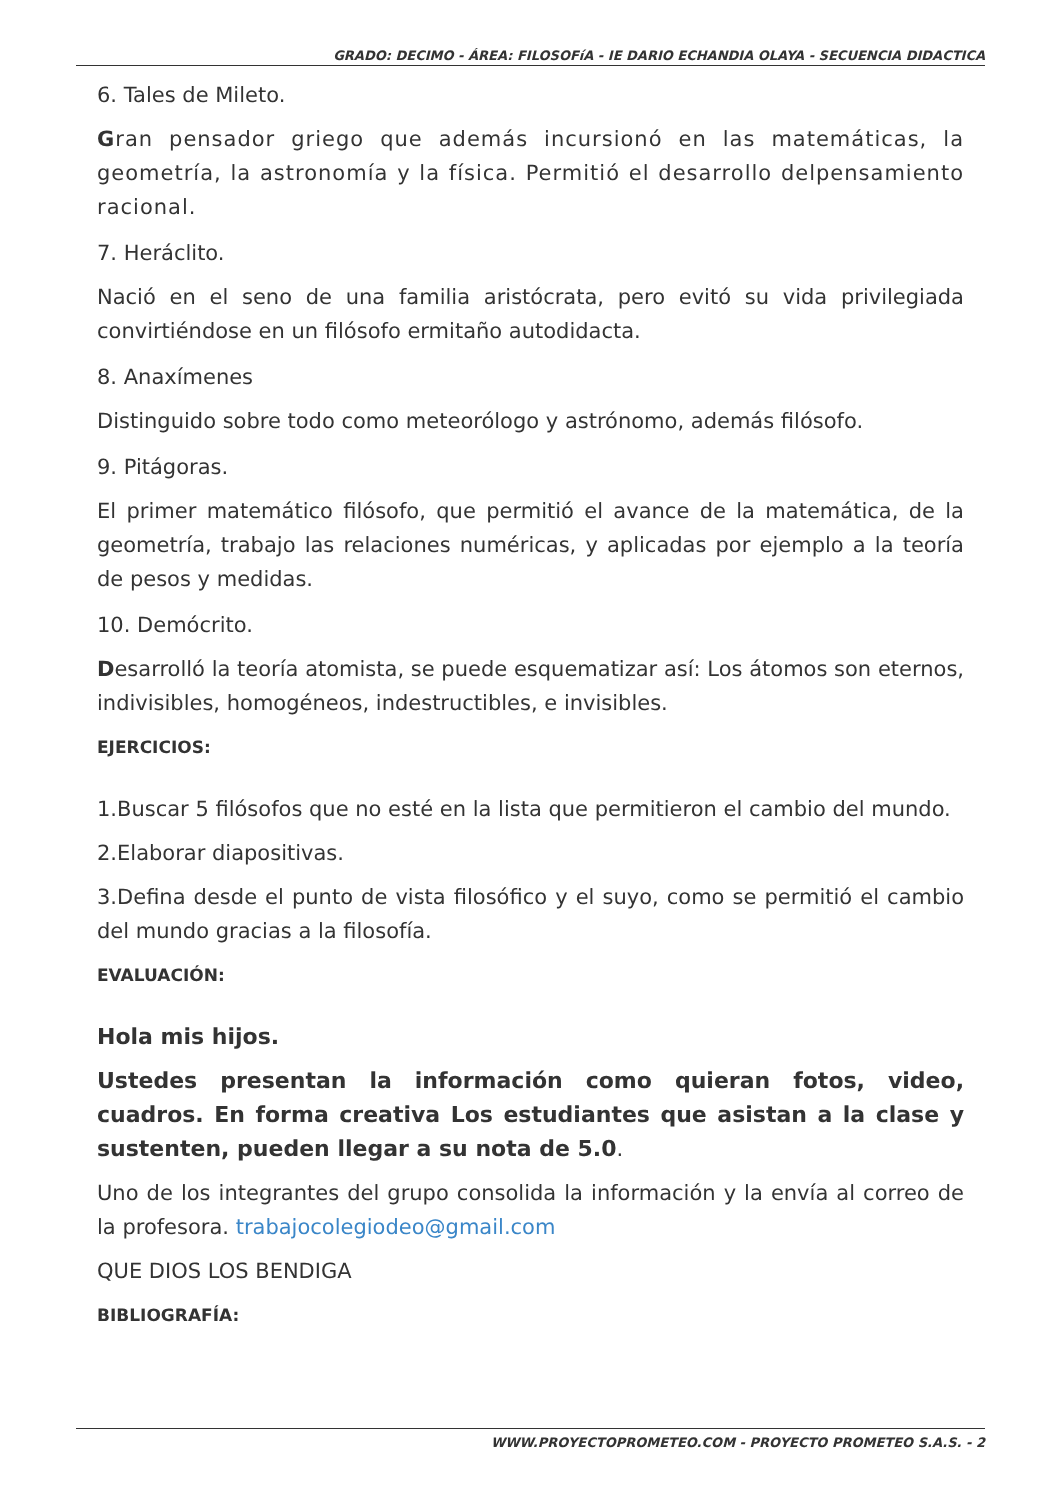GRADO: DECIMO - ÁREA: FILOSOFíA - IE DARIO ECHANDIA OLAYA - SECUENCIA DIDACTICA
6. Tales de Mileto.
Gran pensador griego que además incursionó en las matemáticas, la geometría, la astronomía y la física. Permitió el desarrollo delpensamiento racional.
7. Heráclito.
Nació en el seno de una familia aristócrata, pero evitó su vida privilegiada convirtiéndose en un filósofo ermitaño autodidacta.
8. Anaxímenes
Distinguido sobre todo como meteorólogo y astrónomo, además filósofo.
9. Pitágoras.
El primer matemático filósofo, que permitió el avance de la matemática, de la geometría, trabajo las relaciones numéricas, y aplicadas por ejemplo a la teoría de pesos y medidas.
10. Demócrito.
Desarrolló la teoría atomista, se puede esquematizar así: Los átomos son eternos, indivisibles, homogéneos, indestructibles, e invisibles.
EJERCICIOS:
1.Buscar 5 filósofos que no esté en la lista que permitieron el cambio del mundo.
2.Elaborar diapositivas.
3.Defina desde el punto de vista filosófico y el suyo, como se permitió el cambio del mundo gracias a la filosofía.
EVALUACIÓN:
Hola mis hijos.
Ustedes presentan la información como quieran fotos, video, cuadros. En forma creativa Los estudiantes que asistan a la clase y sustenten, pueden llegar a su nota de 5.0.
Uno de los integrantes del grupo consolida la información y la envía al correo de la profesora. trabajocolegiodeo@gmail.com
QUE DIOS LOS BENDIGA
BIBLIOGRAFÍA:
WWW.PROYECTOPROMETEO.COM - PROYECTO PROMETEO S.A.S. - 2